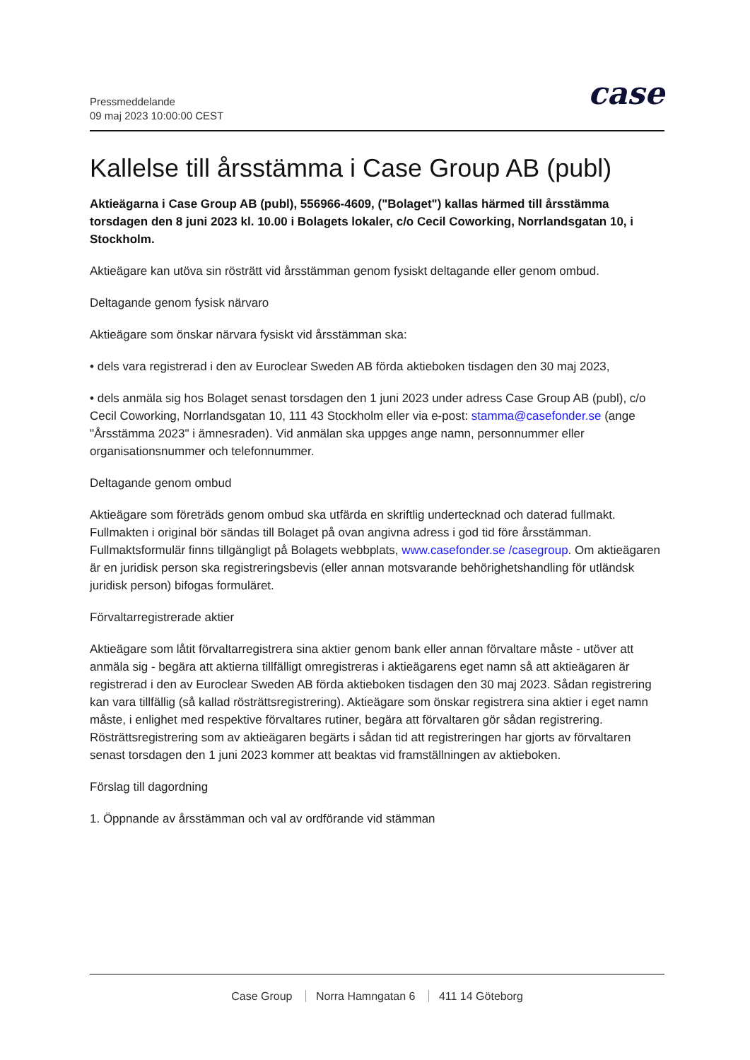Pressmeddelande
09 maj 2023 10:00:00 CEST
case
Kallelse till årsstämma i Case Group AB (publ)
Aktieägarna i Case Group AB (publ), 556966-4609, ("Bolaget") kallas härmed till årsstämma torsdagen den 8 juni 2023 kl. 10.00 i Bolagets lokaler, c/o Cecil Coworking, Norrlandsgatan 10, i Stockholm.
Aktieägare kan utöva sin rösträtt vid årsstämman genom fysiskt deltagande eller genom ombud.
Deltagande genom fysisk närvaro
Aktieägare som önskar närvara fysiskt vid årsstämman ska:
• dels vara registrerad i den av Euroclear Sweden AB förda aktieboken tisdagen den 30 maj 2023,
• dels anmäla sig hos Bolaget senast torsdagen den 1 juni 2023 under adress Case Group AB (publ), c/o Cecil Coworking, Norrlandsgatan 10, 111 43 Stockholm eller via e-post: stamma@casefonder.se (ange "Årsstämma 2023" i ämnesraden). Vid anmälan ska uppges ange namn, personnummer eller organisationsnummer och telefonnummer.
Deltagande genom ombud
Aktieägare som företräds genom ombud ska utfärda en skriftlig undertecknad och daterad fullmakt. Fullmakten i original bör sändas till Bolaget på ovan angivna adress i god tid före årsstämman. Fullmaktsformulär finns tillgängligt på Bolagets webbplats, www.casefonder.se /casegroup. Om aktieägaren är en juridisk person ska registreringsbevis (eller annan motsvarande behörighetshandling för utländsk juridisk person) bifogas formuläret.
Förvaltarregistrerade aktier
Aktieägare som låtit förvaltarregistrera sina aktier genom bank eller annan förvaltare måste - utöver att anmäla sig - begära att aktierna tillfälligt omregistreras i aktieägarens eget namn så att aktieägaren är registrerad i den av Euroclear Sweden AB förda aktieboken tisdagen den 30 maj 2023. Sådan registrering kan vara tillfällig (så kallad rösträttsregistrering). Aktieägare som önskar registrera sina aktier i eget namn måste, i enlighet med respektive förvaltares rutiner, begära att förvaltaren gör sådan registrering. Rösträttsregistrering som av aktieägaren begärts i sådan tid att registreringen har gjorts av förvaltaren senast torsdagen den 1 juni 2023 kommer att beaktas vid framställningen av aktieboken.
Förslag till dagordning
1. Öppnande av årsstämman och val av ordförande vid stämman
Case Group Norra Hamngatan 6 411 14 Göteborg